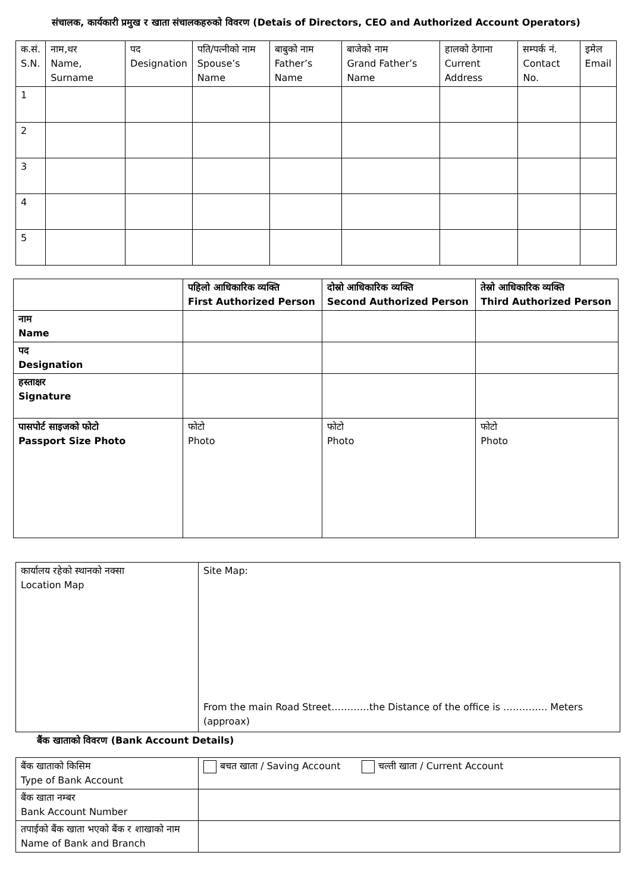संचालक, कार्यकारी प्रमुख र खाता संचालकहरुको विवरण (Detais of Directors, CEO and Authorized Account Operators)
| क.सं. S.N. | नाम,थर Name, Surname | पद Designation | पति/पत्नीको नाम Spouse’s Name | बाबुको नाम Father’s Name | बाजेको नाम Grand Father’s Name | हालको ठेगाना Current Address | सम्पर्क नं. Contact No. | इमेल Email |
| --- | --- | --- | --- | --- | --- | --- | --- | --- |
| 1 | | | | | | | | |
| 2 | | | | | | | | |
| 3 | | | | | | | | |
| 4 | | | | | | | | |
| 5 | | | | | | | | |
| | पहिलो आधिकारिक व्यक्ति First Authorized Person | दोस्रो आधिकारिक व्यक्ति Second Authorized Person | तेस्रो आधिकारिक व्यक्ति Third Authorized Person |
| --- | --- | --- | --- |
| नाम Name | | | |
| पद Designation | | | |
| हस्ताक्षर Signature | | | |
| पासपोर्ट साइजको फोटो Passport Size Photo | फोटो Photo | फोटो Photo | फोटो Photo |
| कार्यालय रहेको स्थानको नक्सा Location Map | Site Map: From the main Road Street…………the Distance of the office is ………….. Meters (approax) |
बैंक खाताको विवरण (Bank Account Details)
| बैंक खाताको किसिम Type of Bank Account | बचत खाता / Saving Account चल्ती खाता / Current Account |
| बैंक खाता नम्बर Bank Account Number | |
| तपाईको बैंक खाता भएको बैंक र शाखाको नाम Name of Bank and Branch | |